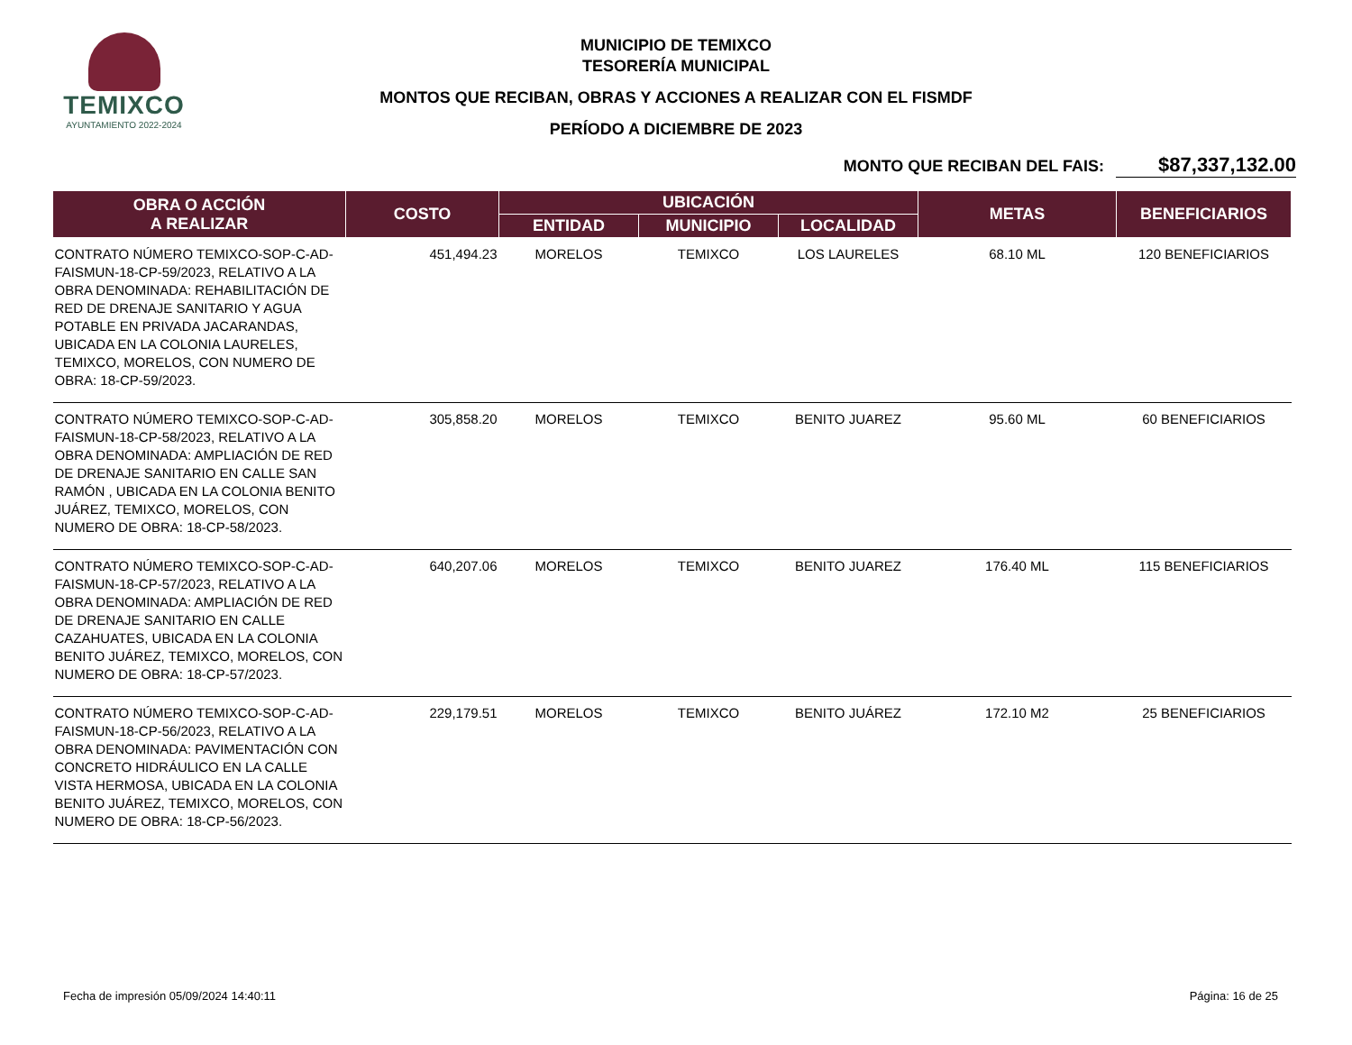TEMIXCO
AYUNTAMIENTO 2022-2024
MUNICIPIO DE TEMIXCO
TESORERÍA MUNICIPAL
MONTOS QUE RECIBAN, OBRAS Y ACCIONES A REALIZAR CON EL FISMDF
PERÍODO A DICIEMBRE DE 2023
MONTO QUE RECIBAN DEL FAIS: $87,337,132.00
| OBRA O ACCIÓN A REALIZAR | COSTO | UBICACIÓN | | | METAS | BENEFICIARIOS |
| --- | --- | --- | --- | --- | --- | --- |
| | | ENTIDAD | MUNICIPIO | LOCALIDAD | | |
| CONTRATO NÚMERO TEMIXCO-SOP-C-AD-FAISMUN-18-CP-59/2023, RELATIVO A LA OBRA DENOMINADA: REHABILITACIÓN DE RED DE DRENAJE SANITARIO Y AGUA POTABLE EN PRIVADA JACARANDAS, UBICADA EN LA COLONIA LAURELES, TEMIXCO, MORELOS, CON NUMERO DE OBRA: 18-CP-59/2023. | 451,494.23 | MORELOS | TEMIXCO | LOS LAURELES | 68.10 ML | 120 BENEFICIARIOS |
| CONTRATO NÚMERO TEMIXCO-SOP-C-AD-FAISMUN-18-CP-58/2023, RELATIVO A LA OBRA DENOMINADA: AMPLIACIÓN DE RED DE DRENAJE SANITARIO EN CALLE SAN RAMÓN , UBICADA EN LA COLONIA BENITO JUÁREZ, TEMIXCO, MORELOS, CON NUMERO DE OBRA: 18-CP-58/2023. | 305,858.20 | MORELOS | TEMIXCO | BENITO JUAREZ | 95.60 ML | 60 BENEFICIARIOS |
| CONTRATO NÚMERO TEMIXCO-SOP-C-AD-FAISMUN-18-CP-57/2023, RELATIVO A LA OBRA DENOMINADA: AMPLIACIÓN DE RED DE DRENAJE SANITARIO EN CALLE CAZAHUATES, UBICADA EN LA COLONIA BENITO JUÁREZ, TEMIXCO, MORELOS, CON NUMERO DE OBRA: 18-CP-57/2023. | 640,207.06 | MORELOS | TEMIXCO | BENITO JUAREZ | 176.40 ML | 115 BENEFICIARIOS |
| CONTRATO NÚMERO TEMIXCO-SOP-C-AD-FAISMUN-18-CP-56/2023, RELATIVO A LA OBRA DENOMINADA: PAVIMENTACIÓN CON CONCRETO HIDRÁULICO EN LA CALLE VISTA HERMOSA, UBICADA EN LA COLONIA BENITO JUÁREZ, TEMIXCO, MORELOS, CON NUMERO DE OBRA: 18-CP-56/2023. | 229,179.51 | MORELOS | TEMIXCO | BENITO JUÁREZ | 172.10 M2 | 25 BENEFICIARIOS |
Fecha de impresión 05/09/2024 14:40:11 Página: 16 de 25